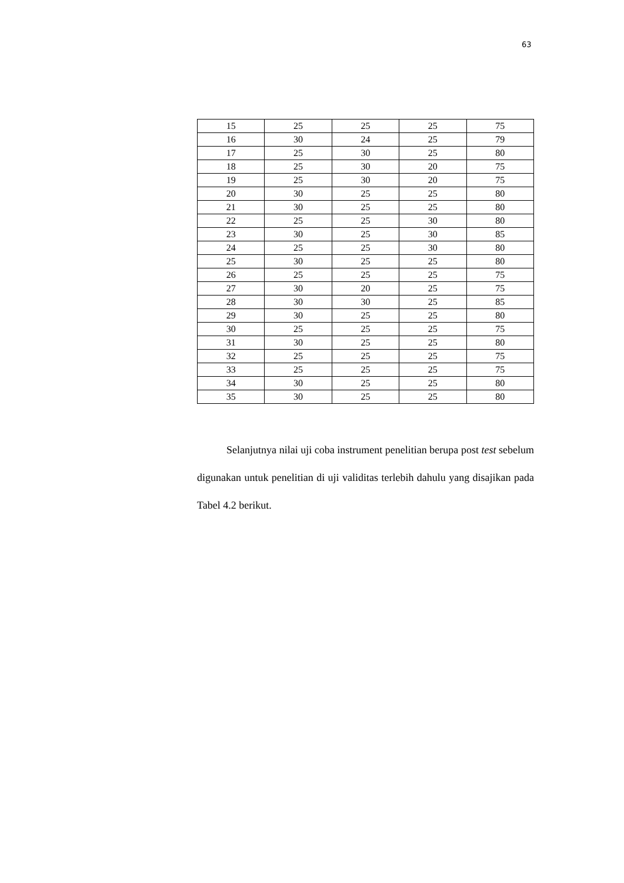63
| 15 | 25 | 25 | 25 | 75 |
| 16 | 30 | 24 | 25 | 79 |
| 17 | 25 | 30 | 25 | 80 |
| 18 | 25 | 30 | 20 | 75 |
| 19 | 25 | 30 | 20 | 75 |
| 20 | 30 | 25 | 25 | 80 |
| 21 | 30 | 25 | 25 | 80 |
| 22 | 25 | 25 | 30 | 80 |
| 23 | 30 | 25 | 30 | 85 |
| 24 | 25 | 25 | 30 | 80 |
| 25 | 30 | 25 | 25 | 80 |
| 26 | 25 | 25 | 25 | 75 |
| 27 | 30 | 20 | 25 | 75 |
| 28 | 30 | 30 | 25 | 85 |
| 29 | 30 | 25 | 25 | 80 |
| 30 | 25 | 25 | 25 | 75 |
| 31 | 30 | 25 | 25 | 80 |
| 32 | 25 | 25 | 25 | 75 |
| 33 | 25 | 25 | 25 | 75 |
| 34 | 30 | 25 | 25 | 80 |
| 35 | 30 | 25 | 25 | 80 |
Selanjutnya nilai uji coba instrument penelitian berupa post test sebelum digunakan untuk penelitian di uji validitas terlebih dahulu yang disajikan pada Tabel 4.2 berikut.